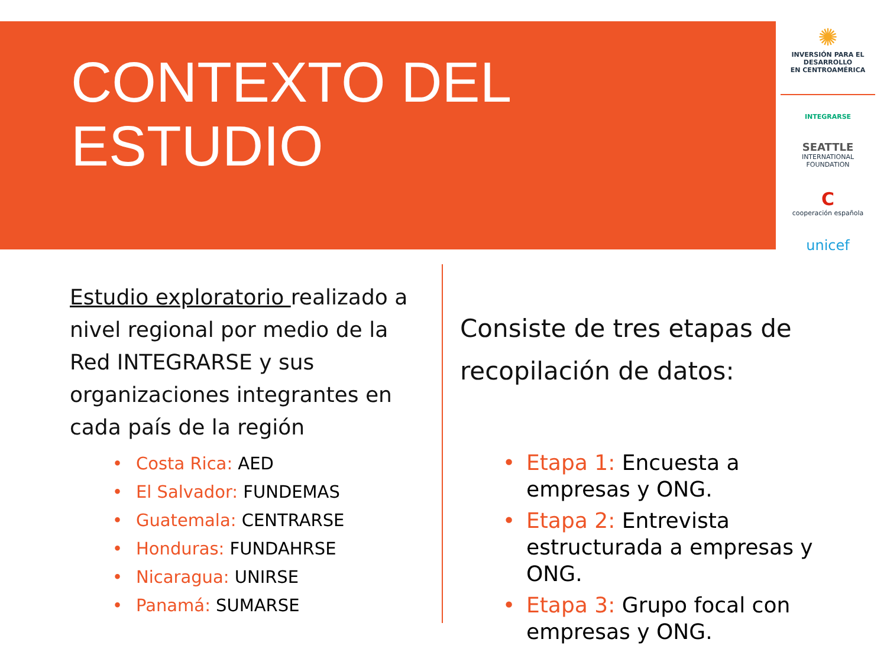CONTEXTO DEL
ESTUDIO
✺
INVERSIÓN PARA EL DESARROLLO
EN CENTROAMÉRICA
INTEGRARSE
SEATTLE
INTERNATIONAL FOUNDATION
C
cooperación española
unicef
Estudio exploratorio realizado a nivel regional por medio de la Red INTEGRARSE y sus organizaciones integrantes en cada país de la región
• Costa Rica: AED
• El Salvador: FUNDEMAS
• Guatemala: CENTRARSE
• Honduras: FUNDAHRSE
• Nicaragua: UNIRSE
• Panamá: SUMARSE
Consiste de tres etapas de recopilación de datos:
• Etapa 1: Encuesta a empresas y ONG.
• Etapa 2: Entrevista estructurada a empresas y ONG.
• Etapa 3: Grupo focal con empresas y ONG.